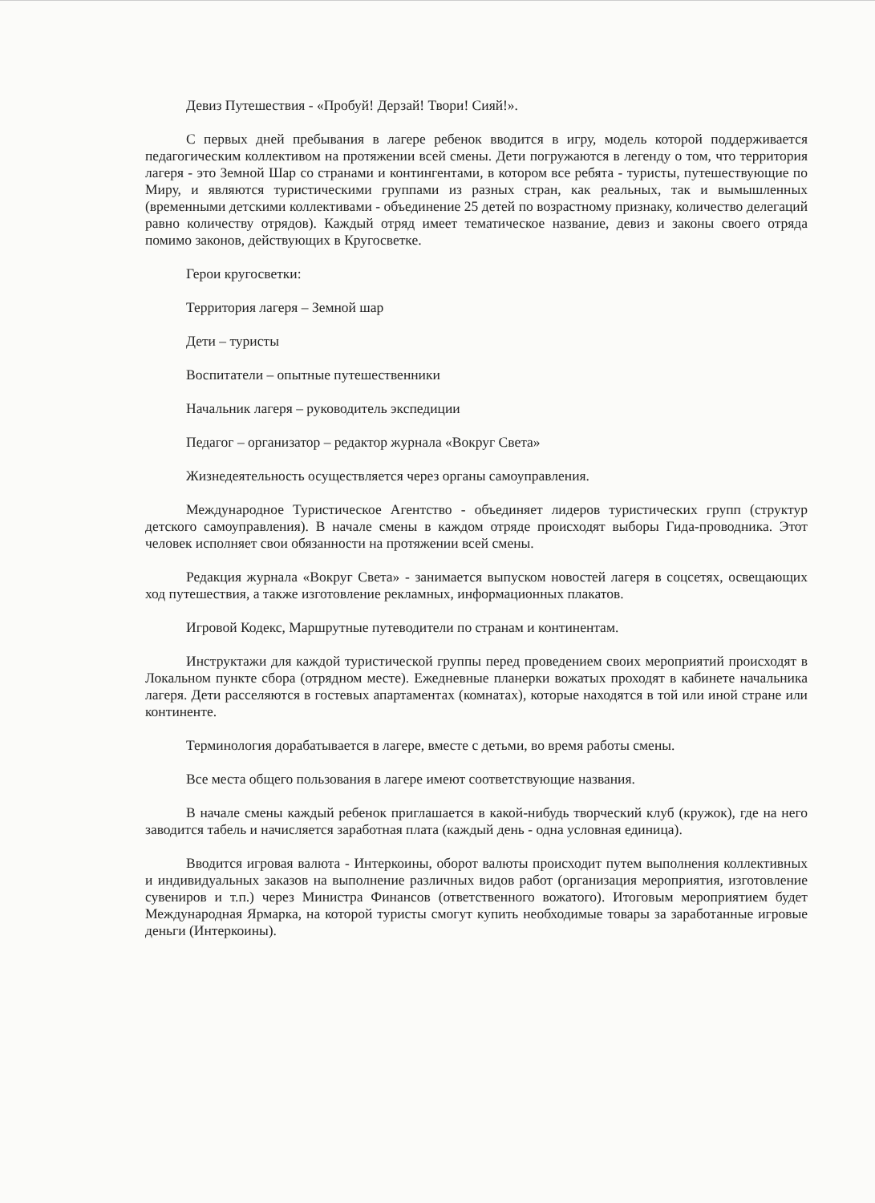Девиз Путешествия - «Пробуй! Дерзай! Твори! Сияй!».
С первых дней пребывания в лагере ребенок вводится в игру, модель которой поддерживается педагогическим коллективом на протяжении всей смены. Дети погружаются в легенду о том, что территория лагеря - это Земной Шар со странами и контингентами, в котором все ребята - туристы, путешествующие по Миру, и являются туристическими группами из разных стран, как реальных, так и вымышленных (временными детскими коллективами - объединение 25 детей по возрастному признаку, количество делегаций равно количеству отрядов). Каждый отряд имеет тематическое название, девиз и законы своего отряда помимо законов, действующих в Кругосветке.
Герои кругосветки:
Территория лагеря – Земной шар
Дети – туристы
Воспитатели – опытные путешественники
Начальник лагеря – руководитель экспедиции
Педагог – организатор – редактор журнала «Вокруг Света»
Жизнедеятельность осуществляется через органы самоуправления.
Международное Туристическое Агентство - объединяет лидеров туристических групп (структур детского самоуправления). В начале смены в каждом отряде происходят выборы Гида-проводника. Этот человек исполняет свои обязанности на протяжении всей смены.
Редакция журнала «Вокруг Света» - занимается выпуском новостей лагеря в соцсетях, освещающих ход путешествия, а также изготовление рекламных, информационных плакатов.
Игровой Кодекс, Маршрутные путеводители по странам и континентам.
Инструктажи для каждой туристической группы перед проведением своих мероприятий происходят в Локальном пункте сбора (отрядном месте). Ежедневные планерки вожатых проходят в кабинете начальника лагеря. Дети расселяются в гостевых апартаментах (комнатах), которые находятся в той или иной стране или континенте.
Терминология дорабатывается в лагере, вместе с детьми, во время работы смены.
Все места общего пользования в лагере имеют соответствующие названия.
В начале смены каждый ребенок приглашается в какой-нибудь творческий клуб (кружок), где на него заводится табель и начисляется заработная плата (каждый день - одна условная единица).
Вводится игровая валюта - Интеркоины, оборот валюты происходит путем выполнения коллективных и индивидуальных заказов на выполнение различных видов работ (организация мероприятия, изготовление сувениров и т.п.) через Министра Финансов (ответственного вожатого). Итоговым мероприятием будет Международная Ярмарка, на которой туристы смогут купить необходимые товары за заработанные игровые деньги (Интеркоины).